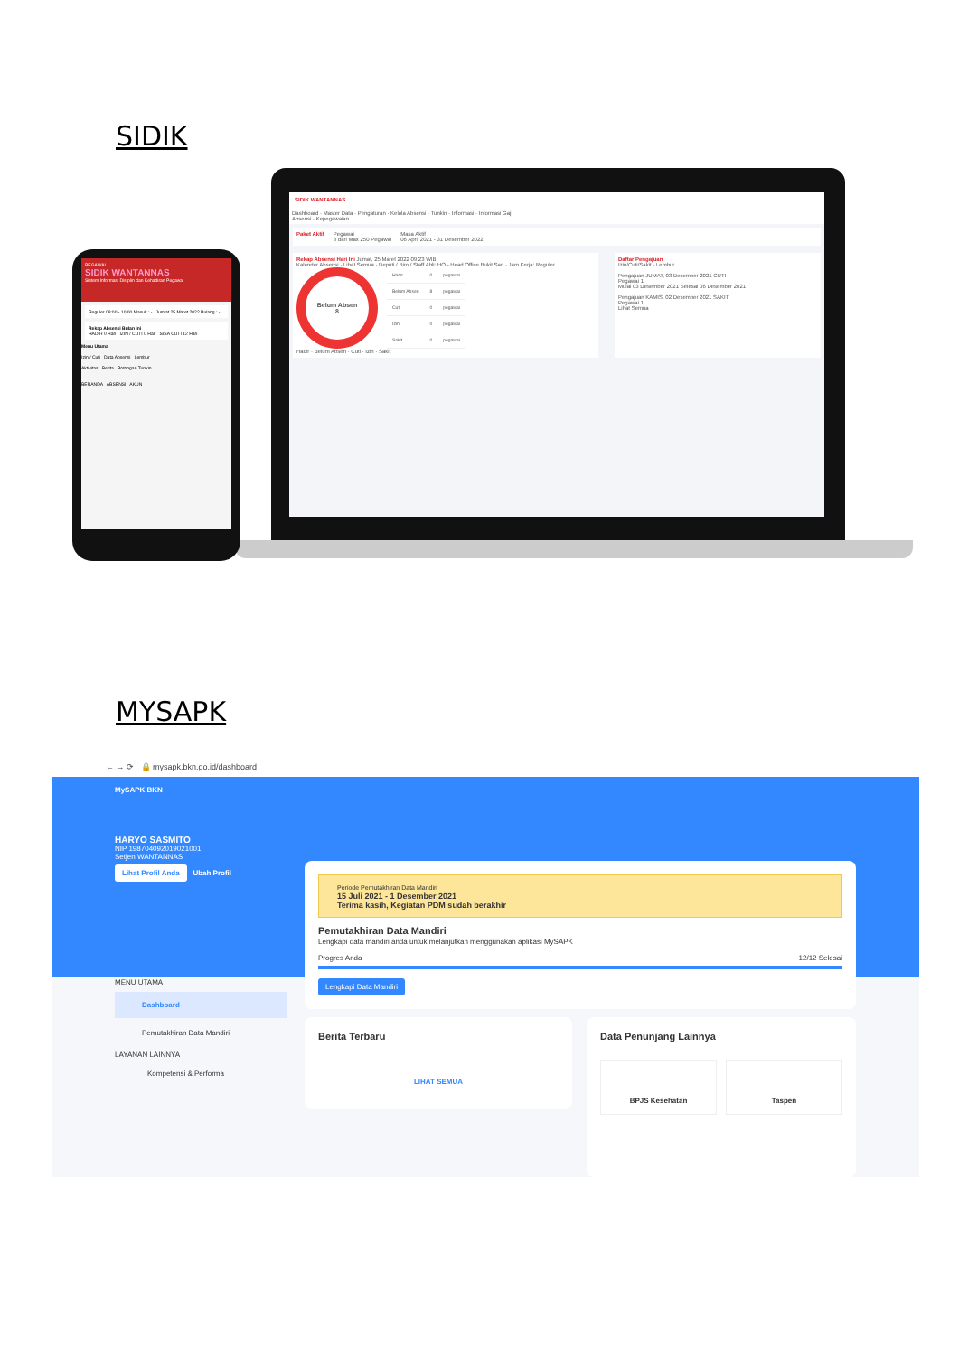SIDIK
PEGAWAI
SIDIK WANTANNAS
Sistem Informasi Disiplin dan Kehadiran Pegawai
Reguler 08:00 - 10:00 Masuk : - Jum'at 25 Maret 2022 Pulang : -
Rekap Absensi Bulan ini
HADIR 0 Hari IZIN / CUTI 0 Hari SISA CUTI 12 Hari
Menu Utama
Izin / Cuti Data Absensi Lembur
Aktivitas Berita Potongan Tunkin
BERANDA ABSENSI AKUN
SIDIK WANTANNAS
Dashboard · Master Data · Pengaturan · Kelola Absensi · Tunkin · Informasi · Informasi Gaji
Absensi · Kepegawaian
Paket Aktif Pegawai
8 dari Max 250 Pegawai Masa Aktif
06 April 2021 - 31 Desember 2022
Rekap Absensi Hari Ini Jumat, 25 Maret 2022 09:23 WIB
Kalender Absensi · Lihat Semua · Deputi / Biro / Staff Ahli: HO - Head Office Bukit Sari · Jam Kerja: Reguler
Belum Absen
8
| Hadir | 0 | pegawai |
| Belum Absen | 8 | pegawai |
| Cuti | 0 | pegawai |
| Izin | 0 | pegawai |
| Sakit | 0 | pegawai |
Hadir · Belum Absen · Cuti · Izin · Sakit
Daftar Pengajuan
Izin/Cuti/Sakit · Lembur
Pengajuan JUMAT, 03 Desember 2021 CUTI
Pegawai 1
Mulai 03 Desember 2021 Selesai 06 Desember 2021
Pengajuan KAMIS, 02 Desember 2021 SAKIT
Pegawai 1
Lihat Semua
MYSAPK
← → ⟳ 🔒 mysapk.bkn.go.id/dashboard
MySAPK BKN
HARYO SASMITO
NIP 198704092019021001
Setjen WANTANNAS
Lihat Profil Anda Ubah Profil
Periode Pemutakhiran Data Mandiri
15 Juli 2021 - 1 Desember 2021
Terima kasih, Kegiatan PDM sudah berakhir
Pemutakhiran Data Mandiri
Lengkapi data mandiri anda untuk melanjutkan menggunakan aplikasi MySAPK
Progres Anda 12/12 Selesai
Lengkapi Data Mandiri
MENU UTAMA
Dashboard
Pemutakhiran Data Mandiri
LAYANAN LAINNYA
Kompetensi & Performa
Berita Terbaru
LIHAT SEMUA
Data Penunjang Lainnya
BPJS Kesehatan Taspen